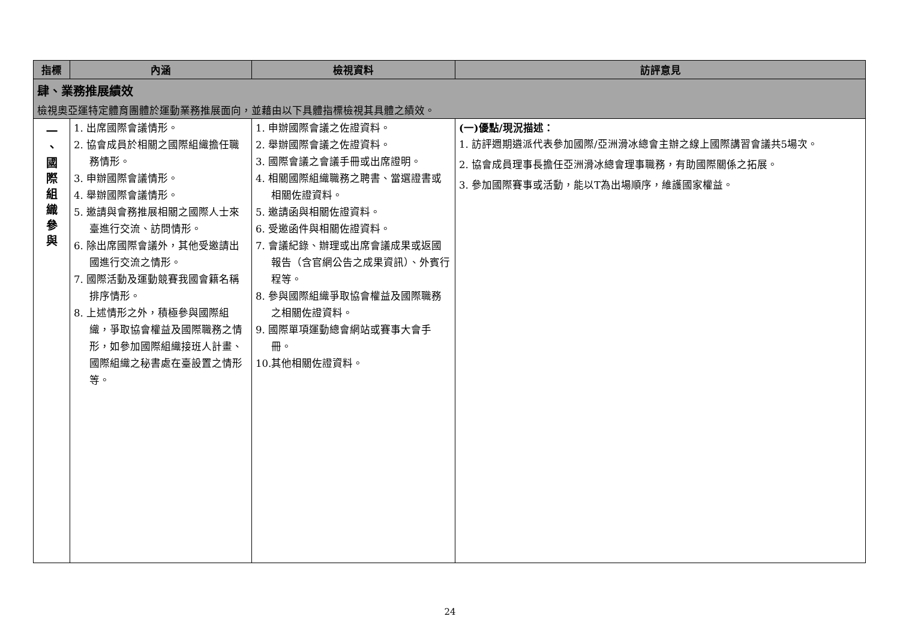| 指標 | 內涵 | 檢視資料 | 訪評意見 |
| --- | --- | --- | --- |
| 肆、業務推展績效 檢視奧亞運特定體育團體於運動業務推展面向，並藉由以下具體指標檢視其具體之績效。 | | | |
| 一 、 國 際 組 織 參 與 | 1. 出席國際會議情形。 2. 協會成員於相關之國際組織擔任職務情形。 3. 申辦國際會議情形。 4. 舉辦國際會議情形。 5. 邀請與會務推展相關之國際人士來臺進行交流、訪問情形。 6. 除出席國際會議外，其他受邀請出國進行交流之情形。 7. 國際活動及運動競賽我國會籍名稱排序情形。 8. 上述情形之外，積極參與國際組織，爭取協會權益及國際職務之情形，如參加國際組織接班人計畫、國際組織之秘書處在臺設置之情形等。 | 1. 申辦國際會議之佐證資料。 2. 舉辦國際會議之佐證資料。 3. 國際會議之會議手冊或出席證明。 4. 相關國際組織職務之聘書、當選證書或相關佐證資料。 5. 邀請函與相關佐證資料。 6. 受邀函件與相關佐證資料。 7. 會議紀錄、辦理或出席會議成果或返國報告（含官網公告之成果資訊）、外賓行程等。 8. 參與國際組織爭取協會權益及國際職務之相關佐證資料。 9. 國際單項運動總會網站或賽事大會手冊。 10.其他相關佐證資料。 | (一)優點/現況描述： 1. 訪評週期遴派代表參加國際/亞洲滑冰總會主辦之線上國際講習會議共5場次。 2. 協會成員理事長擔任亞洲滑冰總會理事職務，有助國際關係之拓展。 3. 參加國際賽事或活動，能以T為出場順序，維護國家權益。 |
24